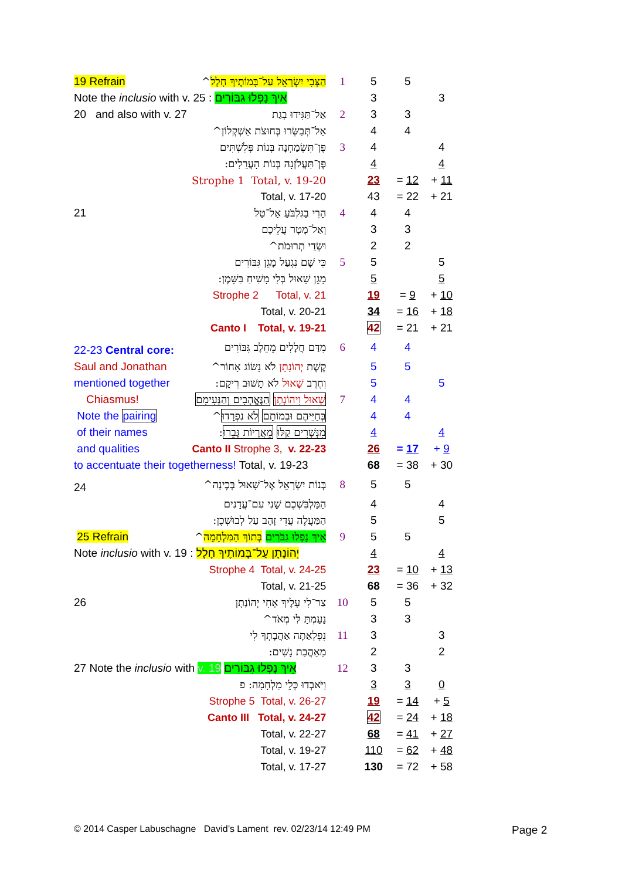| 19 Refrain | הַצְּבִי יִשְׂרָאֵל עַל־בָּמוֹתֶיךָ חָלָל ^ | 1 | 5 | 5 | |
| Note the inclusio with v. 25 : אֵיךְ נָפְלוּ גִבּוֹרִים | | | 3 | | 3 |
| 20 and also with v. 27 | אַל־תַּגִּידוּ בְגַת | 2 | 3 | 3 | |
| | אַל־תְּבַשְּׂרוּ בְּחוּצֹת אַשְׁקְלוֹן^ | | 4 | 4 | |
| | פֶּן־תִּשְׂמַחְנָה בְּנוֹת פְּלִשְׁתִּים | 3 | 4 | | 4 |
| | פֶּן־תַּעֲלֹזְנָה בְּנוֹת הָעֲרֵלִים: | | 4 | | 4 |
| | Strophe 1 Total, v. 19-20 | | 23 | = 12 | + 11 |
| | Total, v. 17-20 | | 43 | = 22 | + 21 |
| 21 | הָרֵי בַגִּלְבֹּעַ אַל־טַל | 4 | 4 | 4 | |
| | וְאַל־מָטָר עֲלֵיכֶם | | 3 | 3 | |
| | וּשְׂדֵי תְרוּמֹת^ | | 2 | 2 | |
| | כִּי שָׁם נִגְעַל מָגֵן גִּבּוֹרִים | 5 | 5 | | 5 |
| | מָגֵן שָׁאוּל בְּלִי מָשִׁיחַ בַּשָּׁמֶן: | | 5 | | 5 |
| | Strophe 2 Total, v. 21 | | 19 | = 9 | + 10 |
| | Total, v. 20-21 | | 34 | = 16 | + 18 |
| | Canto I Total, v. 19-21 | | 42 | = 21 | + 21 |
| 22-23 Central core: | מִדַּם חֲלָלִים מֵחֵלֶב גִּבּוֹרִים | 6 | 4 | 4 | |
| Saul and Jonathan | קֶשֶׁת יְהוֹנָתָן לֹא נָשׂוֹג אָחוֹר^ | | 5 | 5 | |
| mentioned together | וְחֶרֶב שָׁאוּל לֹא תָשׁוּב רֵיקָם: | | 5 | | 5 |
| Chiasmus! | שָׁאוּל וִיהוֹנָתָן הַנֶּאֱהָבִים וְהַנְּעִימִם | 7 | 4 | 4 | |
| Note the pairing | בְּחַיֵּיהֶם וּבְמוֹתָם לֹא נִפְרָדוּ ^ | | 4 | 4 | |
| of their names | מִנְּשָׁרִים קַלּוּ מֵאֲרָיוֹת גָּבֵרוּ : | | 4 | | 4 |
| and qualities | Canto II Strophe 3, v. 22-23 | | 26 | = 17 | + 9 |
| to accentuate their togetherness! Total, v. 19-23 | | | 68 | = 38 | + 30 |
| 24 | בְּנוֹת יִשְׂרָאֵל אֶל־שָׁאוּל בְּכֶינָה^ | 8 | 5 | 5 | |
| | הַמַּלְבִּשְׁכֶם שָׁנִי עִם־עֲדָנִים | | 4 | | 4 |
| | הַמַּעֲלֶה עֲדִי זָהָב עַל לְבוּשְׁכֶן: | | 5 | | 5 |
| 25 Refrain | אֵיךְ נָפְלוּ גִבֹּרִים בְּתוֹךְ הַמִּלְחָמָה ^ | 9 | 5 | 5 | |
| Note inclusio with v. 19 : יְהוֹנָתָן עַל־בָּמוֹתֶיךָ חָלָל | | | 4 | | 4 |
| | Strophe 4 Total, v. 24-25 | | 23 | = 10 | + 13 |
| | Total, v. 21-25 | | 68 | = 36 | + 32 |
| 26 | צַר־לִי עָלֶיךָ אָחִי יְהוֹנָתָן | 10 | 5 | 5 | |
| | נָעַמְתָּ לִּי מְאֹד^ | | 3 | 3 | |
| | נִפְלְאַתָה אַהֲבָתְךָ לִי | 11 | 3 | | 3 |
| | מֵאַהֲבַת נָשִׁים: | | 2 | | 2 |
| 27 Note the inclusio with v. 19 אֵיךְ נָפְלוּ גִבּוֹרִים | | 12 | 3 | 3 | |
| | וַיֹּאבְדוּ כְּלֵי מִלְחָמָה: פ | | 3 | 3 | 0 |
| | Strophe 5 Total, v. 26-27 | | 19 | = 14 | + 5 |
| | Canto III Total, v. 24-27 | | 42 | = 24 | + 18 |
| | Total, v. 22-27 | | 68 | = 41 | + 27 |
| | Total, v. 19-27 | | 110 | = 62 | + 48 |
| | Total, v. 17-27 | | 130 | = 72 | + 58 |
© 2014 Casper Labuschagne David’s Lament rev. 02/23/14 12:49 PM
Page 2